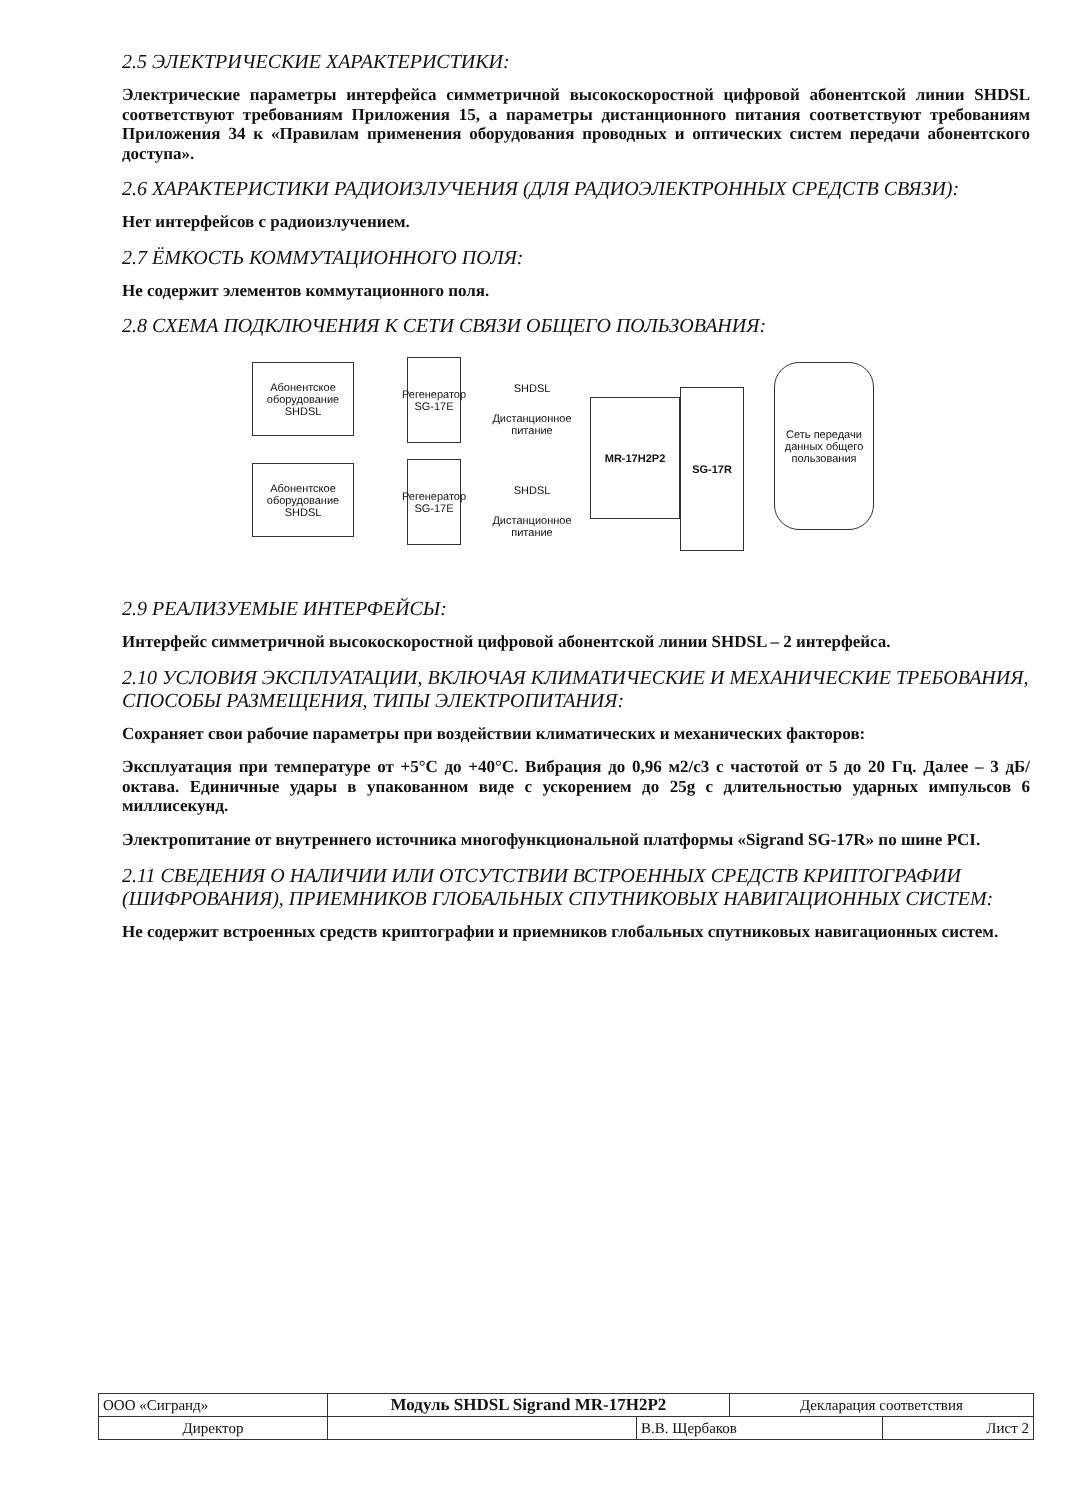2.5 ЭЛЕКТРИЧЕСКИЕ ХАРАКТЕРИСТИКИ:
Электрические параметры интерфейса симметричной высокоскоростной цифровой абонентской линии SHDSL соответствуют требованиям Приложения 15, а параметры дистанционного питания соответствуют требованиям Приложения 34 к «Правилам применения оборудования проводных и оптических систем передачи абонентского доступа».
2.6 ХАРАКТЕРИСТИКИ РАДИОИЗЛУЧЕНИЯ (ДЛЯ РАДИОЭЛЕКТРОННЫХ СРЕДСТВ СВЯЗИ):
Нет интерфейсов с радиоизлучением.
2.7 ЁМКОСТЬ КОММУТАЦИОННОГО ПОЛЯ:
Не содержит элементов коммутационного поля.
2.8 СХЕМА ПОДКЛЮЧЕНИЯ К СЕТИ СВЯЗИ ОБЩЕГО ПОЛЬЗОВАНИЯ:
Абонентское оборудование SHDSL
Регенератор SG-17E
SHDSL
Дистанционное питание
Абонентское оборудование SHDSL
Регенератор SG-17E
SHDSL
Дистанционное питание
MR-17H2P2
SG-17R
Сеть передачи данных общего пользования
2.9 РЕАЛИЗУЕМЫЕ ИНТЕРФЕЙСЫ:
Интерфейс симметричной высокоскоростной цифровой абонентской линии SHDSL – 2 интерфейса.
2.10 УСЛОВИЯ ЭКСПЛУАТАЦИИ, ВКЛЮЧАЯ КЛИМАТИЧЕСКИЕ И МЕХАНИЧЕСКИЕ ТРЕБОВАНИЯ, СПОСОБЫ РАЗМЕЩЕНИЯ, ТИПЫ ЭЛЕКТРОПИТАНИЯ:
Сохраняет свои рабочие параметры при воздействии климатических и механических факторов:
Эксплуатация при температуре от +5°С до +40°С. Вибрация до 0,96 м2/с3 с частотой от 5 до 20 Гц. Далее – 3 дБ/октава. Единичные удары в упакованном виде с ускорением до 25g с длительностью ударных импульсов 6 миллисекунд.
Электропитание от внутреннего источника многофункциональной платформы «Sigrand SG-17R» по шине PCI.
2.11 СВЕДЕНИЯ О НАЛИЧИИ ИЛИ ОТСУТСТВИИ ВСТРОЕННЫХ СРЕДСТВ КРИПТОГРАФИИ (ШИФРОВАНИЯ), ПРИЕМНИКОВ ГЛОБАЛЬНЫХ СПУТНИКОВЫХ НАВИГАЦИОННЫХ СИСТЕМ:
Не содержит встроенных средств криптографии и приемников глобальных спутниковых навигационных систем.
| ООО «Сигранд» | Модуль SHDSL Sigrand MR-17H2P2 | | Декларация соответствия | |
| Директор | | В.В. Щербаков | | Лист 2 |